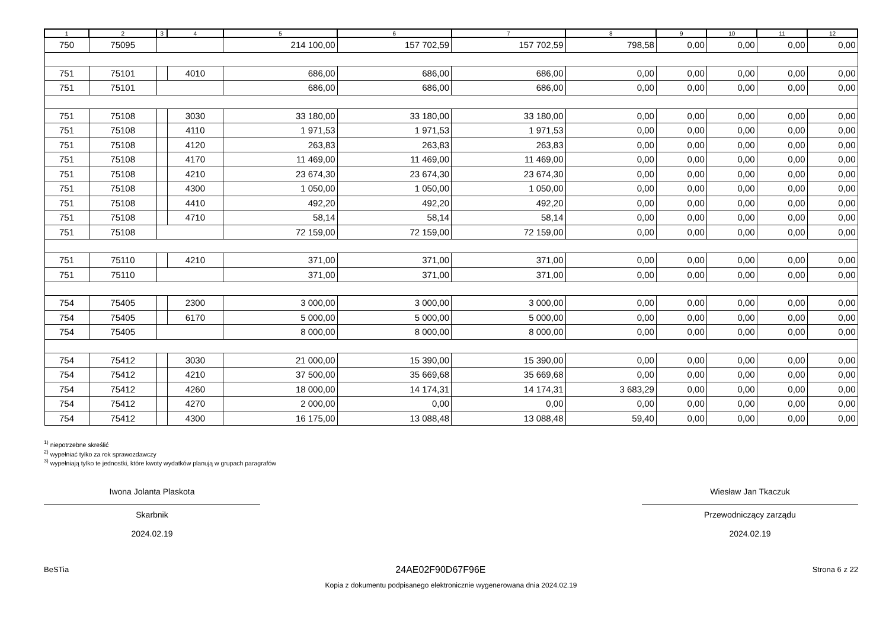| 1 | 2 | 3 | 4 | 5 | 6 | 7 | 8 | 9 | 10 | 11 | 12 |
| --- | --- | --- | --- | --- | --- | --- | --- | --- | --- | --- | --- |
| 750 | 75095 | | | 214 100,00 | 157 702,59 | 157 702,59 | 798,58 | 0,00 | 0,00 | 0,00 | 0,00 |
| 751 | 75101 | | 4010 | 686,00 | 686,00 | 686,00 | 0,00 | 0,00 | 0,00 | 0,00 | 0,00 |
| 751 | 75101 | | | 686,00 | 686,00 | 686,00 | 0,00 | 0,00 | 0,00 | 0,00 | 0,00 |
| 751 | 75108 | | 3030 | 33 180,00 | 33 180,00 | 33 180,00 | 0,00 | 0,00 | 0,00 | 0,00 | 0,00 |
| 751 | 75108 | | 4110 | 1 971,53 | 1 971,53 | 1 971,53 | 0,00 | 0,00 | 0,00 | 0,00 | 0,00 |
| 751 | 75108 | | 4120 | 263,83 | 263,83 | 263,83 | 0,00 | 0,00 | 0,00 | 0,00 | 0,00 |
| 751 | 75108 | | 4170 | 11 469,00 | 11 469,00 | 11 469,00 | 0,00 | 0,00 | 0,00 | 0,00 | 0,00 |
| 751 | 75108 | | 4210 | 23 674,30 | 23 674,30 | 23 674,30 | 0,00 | 0,00 | 0,00 | 0,00 | 0,00 |
| 751 | 75108 | | 4300 | 1 050,00 | 1 050,00 | 1 050,00 | 0,00 | 0,00 | 0,00 | 0,00 | 0,00 |
| 751 | 75108 | | 4410 | 492,20 | 492,20 | 492,20 | 0,00 | 0,00 | 0,00 | 0,00 | 0,00 |
| 751 | 75108 | | 4710 | 58,14 | 58,14 | 58,14 | 0,00 | 0,00 | 0,00 | 0,00 | 0,00 |
| 751 | 75108 | | | 72 159,00 | 72 159,00 | 72 159,00 | 0,00 | 0,00 | 0,00 | 0,00 | 0,00 |
| 751 | 75110 | | 4210 | 371,00 | 371,00 | 371,00 | 0,00 | 0,00 | 0,00 | 0,00 | 0,00 |
| 751 | 75110 | | | 371,00 | 371,00 | 371,00 | 0,00 | 0,00 | 0,00 | 0,00 | 0,00 |
| 754 | 75405 | | 2300 | 3 000,00 | 3 000,00 | 3 000,00 | 0,00 | 0,00 | 0,00 | 0,00 | 0,00 |
| 754 | 75405 | | 6170 | 5 000,00 | 5 000,00 | 5 000,00 | 0,00 | 0,00 | 0,00 | 0,00 | 0,00 |
| 754 | 75405 | | | 8 000,00 | 8 000,00 | 8 000,00 | 0,00 | 0,00 | 0,00 | 0,00 | 0,00 |
| 754 | 75412 | | 3030 | 21 000,00 | 15 390,00 | 15 390,00 | 0,00 | 0,00 | 0,00 | 0,00 | 0,00 |
| 754 | 75412 | | 4210 | 37 500,00 | 35 669,68 | 35 669,68 | 0,00 | 0,00 | 0,00 | 0,00 | 0,00 |
| 754 | 75412 | | 4260 | 18 000,00 | 14 174,31 | 14 174,31 | 3 683,29 | 0,00 | 0,00 | 0,00 | 0,00 |
| 754 | 75412 | | 4270 | 2 000,00 | 0,00 | 0,00 | 0,00 | 0,00 | 0,00 | 0,00 | 0,00 |
| 754 | 75412 | | 4300 | 16 175,00 | 13 088,48 | 13 088,48 | 59,40 | 0,00 | 0,00 | 0,00 | 0,00 |
<sup>1)</sup> niepotrzebne skreślić
<sup>2)</sup> wypełniać tylko za rok sprawozdawczy
<sup>3)</sup> wypełniają tylko te jednostki, które kwoty wydatków planują w grupach paragrafów
Iwona Jolanta Plaskota
Skarbnik
2024.02.19
Wiesław Jan Tkaczuk
Przewodniczący zarządu
2024.02.19
BeSTia 24AE02F90D67F96E Strona 6 z 22
Kopia z dokumentu podpisanego elektronicznie wygenerowana dnia 2024.02.19